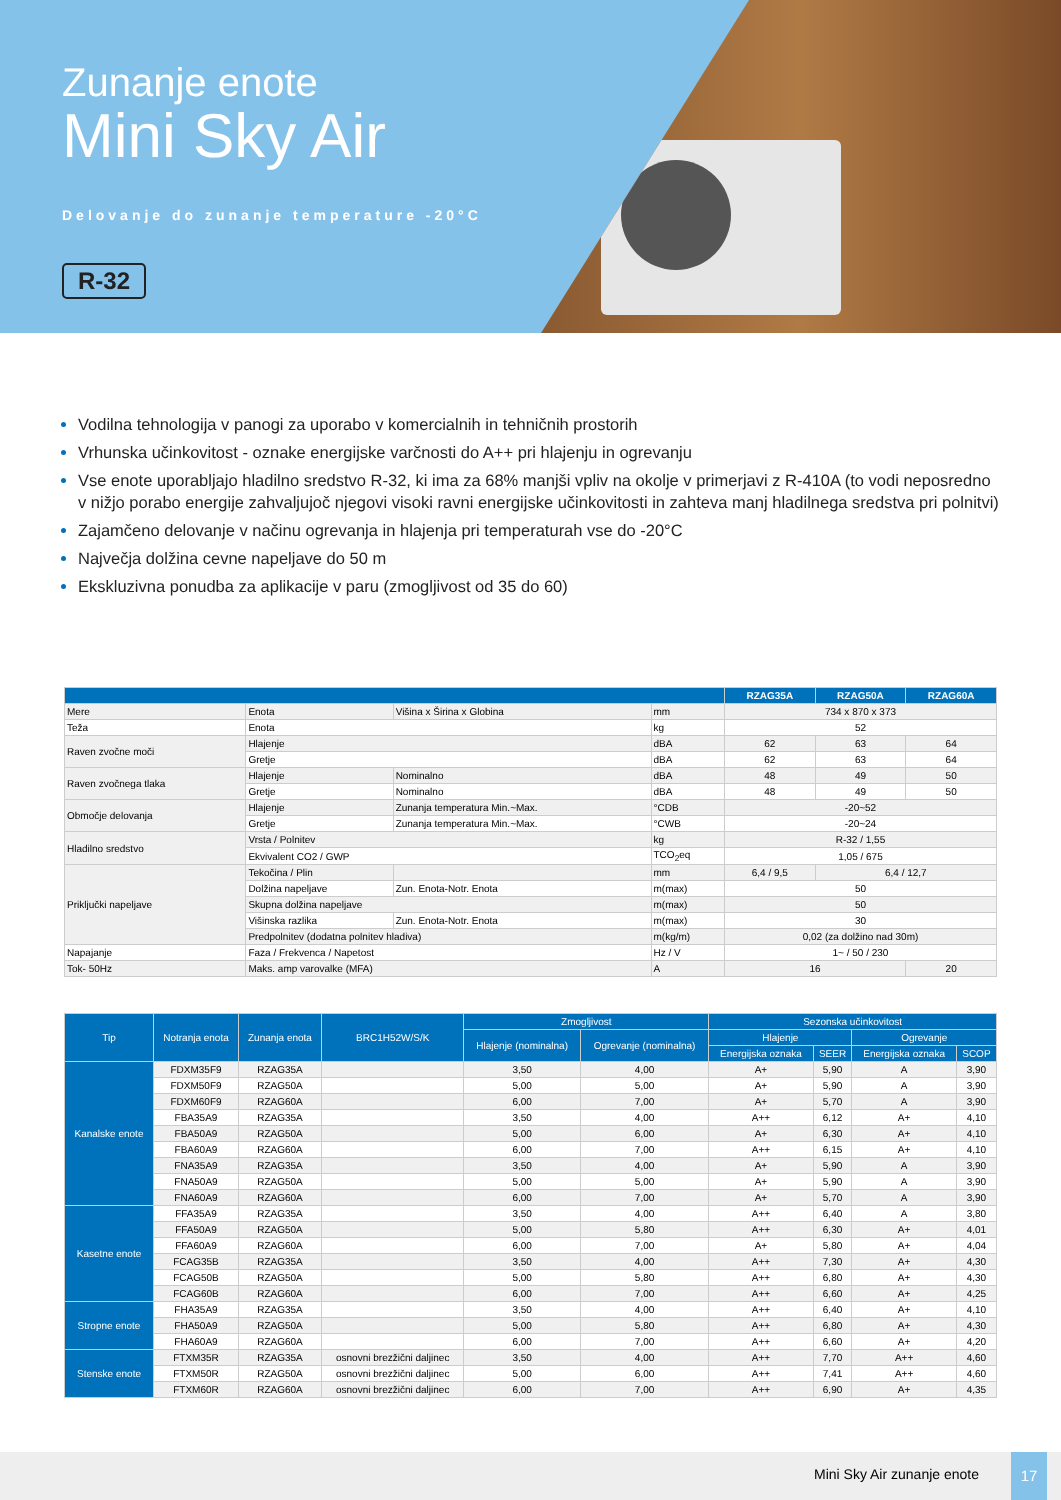Zunanje enote
Mini Sky Air
Delovanje do zunanje temperature -20°C
R-32
Vodilna tehnologija v panogi za uporabo v komercialnih in tehničnih prostorih
Vrhunska učinkovitost - oznake energijske varčnosti do A++ pri hlajenju in ogrevanju
Vse enote uporabljajo hladilno sredstvo R-32, ki ima za 68% manjši vpliv na okolje v primerjavi z R-410A (to vodi neposredno v nižjo porabo energije zahvaljujoč njegovi visoki ravni energijske učinkovitosti in zahteva manj hladilnega sredstva pri polnitvi)
Zajamčeno delovanje v načinu ogrevanja in hlajenja pri temperaturah vse do -20°C
Največja dolžina cevne napeljave do 50 m
Ekskluzivna ponudba za aplikacije v paru (zmogljivost od 35 do 60)
| | | | | RZAG35A | RZAG50A | RZAG60A |
| --- | --- | --- | --- | --- | --- | --- |
| Mere | Enota | Višina x Širina x Globina | mm | 734 x 870 x 373 | | |
| Teža | Enota | | kg | 52 | | |
| Raven zvočne moči | Hlajenje | | dBA | 62 | 63 | 64 |
| | Gretje | | dBA | 62 | 63 | 64 |
| Raven zvočnega tlaka | Hlajenje | Nominalno | dBA | 48 | 49 | 50 |
| | Gretje | Nominalno | dBA | 48 | 49 | 50 |
| Območje delovanja | Hlajenje | Zunanja temperatura Min.~Max. | °CDB | -20~52 | | |
| | Gretje | Zunanja temperatura Min.~Max. | °CWB | -20~24 | | |
| Hladilno sredstvo | Vrsta / Polnitev | | kg | R-32 / 1,55 | | |
| | Ekvivalent CO2 / GWP | | TCO<sub>2</sub>eq | 1,05 / 675 | | |
| Priključki napeljave | Tekočina / Plin | | mm | 6,4 / 9,5 | 6,4 / 12,7 | |
| | Dolžina napeljave | Zun. Enota-Notr. Enota | m(max) | 50 | | |
| | Skupna dolžina napeljave | | m(max) | 50 | | |
| | Višinska razlika | Zun. Enota-Notr. Enota | m(max) | 30 | | |
| | Predpolnitev (dodatna polnitev hladiva) | | m(kg/m) | 0,02 (za dolžino nad 30m) | | |
| Napajanje | Faza / Frekvenca / Napetost | | Hz / V | 1~ / 50 / 230 | | |
| Tok- 50Hz | Maks. amp varovalke (MFA) | | A | 16 | | 20 |
| Tip | Notranja enota | Zunanja enota | BRC1H52W/S/K | Zmogljivost | | Sezonska učinkovitost | | | |
| --- | --- | --- | --- | --- | --- | --- | --- | --- | --- |
| | | | | Hlajenje (nominalna) | Ogrevanje (nominalna) | Hlajenje | | Ogrevanje | |
| | | | | | | Energijska oznaka | SEER | Energijska oznaka | SCOP |
| Kanalske enote | FDXM35F9 | RZAG35A | | 3,50 | 4,00 | A+ | 5,90 | A | 3,90 |
| | FDXM50F9 | RZAG50A | | 5,00 | 5,00 | A+ | 5,90 | A | 3,90 |
| | FDXM60F9 | RZAG60A | | 6,00 | 7,00 | A+ | 5,70 | A | 3,90 |
| | FBA35A9 | RZAG35A | | 3,50 | 4,00 | A++ | 6,12 | A+ | 4,10 |
| | FBA50A9 | RZAG50A | | 5,00 | 6,00 | A+ | 6,30 | A+ | 4,10 |
| | FBA60A9 | RZAG60A | | 6,00 | 7,00 | A++ | 6,15 | A+ | 4,10 |
| | FNA35A9 | RZAG35A | | 3,50 | 4,00 | A+ | 5,90 | A | 3,90 |
| | FNA50A9 | RZAG50A | | 5,00 | 5,00 | A+ | 5,90 | A | 3,90 |
| | FNA60A9 | RZAG60A | | 6,00 | 7,00 | A+ | 5,70 | A | 3,90 |
| Kasetne enote | FFA35A9 | RZAG35A | | 3,50 | 4,00 | A++ | 6,40 | A | 3,80 |
| | FFA50A9 | RZAG50A | | 5,00 | 5,80 | A++ | 6,30 | A+ | 4,01 |
| | FFA60A9 | RZAG60A | | 6,00 | 7,00 | A+ | 5,80 | A+ | 4,04 |
| | FCAG35B | RZAG35A | | 3,50 | 4,00 | A++ | 7,30 | A+ | 4,30 |
| | FCAG50B | RZAG50A | | 5,00 | 5,80 | A++ | 6,80 | A+ | 4,30 |
| | FCAG60B | RZAG60A | | 6,00 | 7,00 | A++ | 6,60 | A+ | 4,25 |
| Stropne enote | FHA35A9 | RZAG35A | | 3,50 | 4,00 | A++ | 6,40 | A+ | 4,10 |
| | FHA50A9 | RZAG50A | | 5,00 | 5,80 | A++ | 6,80 | A+ | 4,30 |
| | FHA60A9 | RZAG60A | | 6,00 | 7,00 | A++ | 6,60 | A+ | 4,20 |
| Stenske enote | FTXM35R | RZAG35A | osnovni brezžični daljinec | 3,50 | 4,00 | A++ | 7,70 | A++ | 4,60 |
| | FTXM50R | RZAG50A | osnovni brezžični daljinec | 5,00 | 6,00 | A++ | 7,41 | A++ | 4,60 |
| | FTXM60R | RZAG60A | osnovni brezžični daljinec | 6,00 | 7,00 | A++ | 6,90 | A+ | 4,35 |
Mini Sky Air zunanje enote 17